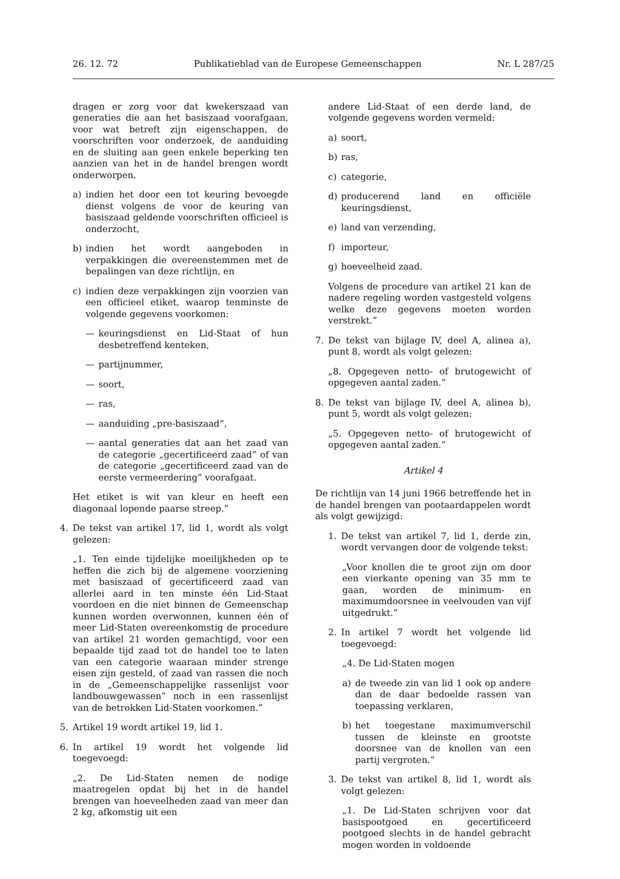26. 12. 72 Publikatieblad van de Europese Gemeenschappen Nr. L 287/25
dragen er zorg voor dat kwekerszaad van generaties die aan het basiszaad voorafgaan, voor wat betreft zijn eigenschappen, de voorschriften voor onderzoek, de aanduiding en de sluiting aan geen enkele beperking ten aanzien van het in de handel brengen wordt onderworpen,
a) indien het door een tot keuring bevoegde dienst volgens de voor de keuring van basiszaad geldende voorschriften officieel is onderzocht,
b) indien het wordt aangeboden in verpakkingen die overeenstemmen met de bepalingen van deze richtlijn, en
c) indien deze verpakkingen zijn voorzien van een officieel etiket, waarop tenminste de volgende gegevens voorkomen:
— keuringsdienst en Lid-Staat of hun desbetreffend kenteken,
— partijnummer,
— soort,
— ras,
— aanduiding „pre-basiszaad”,
— aantal generaties dat aan het zaad van de categorie „gecertificeerd zaad” of van de categorie „gecertificeerd zaad van de eerste vermeerdering” voorafgaat.
Het etiket is wit van kleur en heeft een diagonaal lopende paarse streep.”
4. De tekst van artikel 17, lid 1, wordt als volgt gelezen:
„1. Ten einde tijdelijke moeilijkheden op te heffen die zich bij de algemene voorziening met basiszaad of gecertificeerd zaad van allerlei aard in ten minste één Lid-Staat voordoen en die niet binnen de Gemeenschap kunnen worden overwonnen, kunnen één of meer Lid-Staten overeenkomstig de procedure van artikel 21 worden gemachtigd, voor een bepaalde tijd zaad tot de handel toe te laten van een categorie waaraan minder strenge eisen zijn gesteld, of zaad van rassen die noch in de „Gemeenschappelijke rassenlijst voor landbouwgewassen” noch in een rassenlijst van de betrokken Lid-Staten voorkomen.”
5. Artikel 19 wordt artikel 19, lid 1.
6. In artikel 19 wordt het volgende lid toegevoegd:
„2. De Lid-Staten nemen de nodige maatregelen opdat bij het in de handel brengen van hoeveelheden zaad van meer dan 2 kg, afkomstig uit een
andere Lid-Staat of een derde land, de volgende gegevens worden vermeld:
a) soort,
b) ras,
c) categorie,
d) producerend land en officiële keuringsdienst,
e) land van verzending,
f) importeur,
g) hoeveelheid zaad.
Volgens de procedure van artikel 21 kan de nadere regeling worden vastgesteld volgens welke deze gegevens moeten worden verstrekt.”
7. De tekst van bijlage IV, deel A, alinea a), punt 8, wordt als volgt gelezen:
„8. Opgegeven netto- of brutogewicht of opgegeven aantal zaden.”
8. De tekst van bijlage IV, deel A, alinea b), punt 5, wordt als volgt gelezen:
„5. Opgegeven netto- of brutogewicht of opgegeven aantal zaden.”
Artikel 4
De richtlijn van 14 juni 1966 betreffende het in de handel brengen van pootaardappelen wordt als volgt gewijzigd:
1. De tekst van artikel 7, lid 1, derde zin, wordt vervangen door de volgende tekst:
„Voor knollen die te groot zijn om door een vierkante opening van 35 mm te gaan, worden de minimum- en maximumdoorsnee in veelvouden van vijf uitgedrukt.”
2. In artikel 7 wordt het volgende lid toegevoegd:
„4. De Lid-Staten mogen
a) de tweede zin van lid 1 ook op andere dan de daar bedoelde rassen van toepassing verklaren,
b) het toegestane maximumverschil tussen de kleinste en grootste doorsnee van de knollen van een partij vergroten.”
3. De tekst van artikel 8, lid 1, wordt als volgt gelezen:
„1. De Lid-Staten schrijven voor dat basispootgoed en gecertificeerd pootgoed slechts in de handel gebracht mogen worden in voldoende